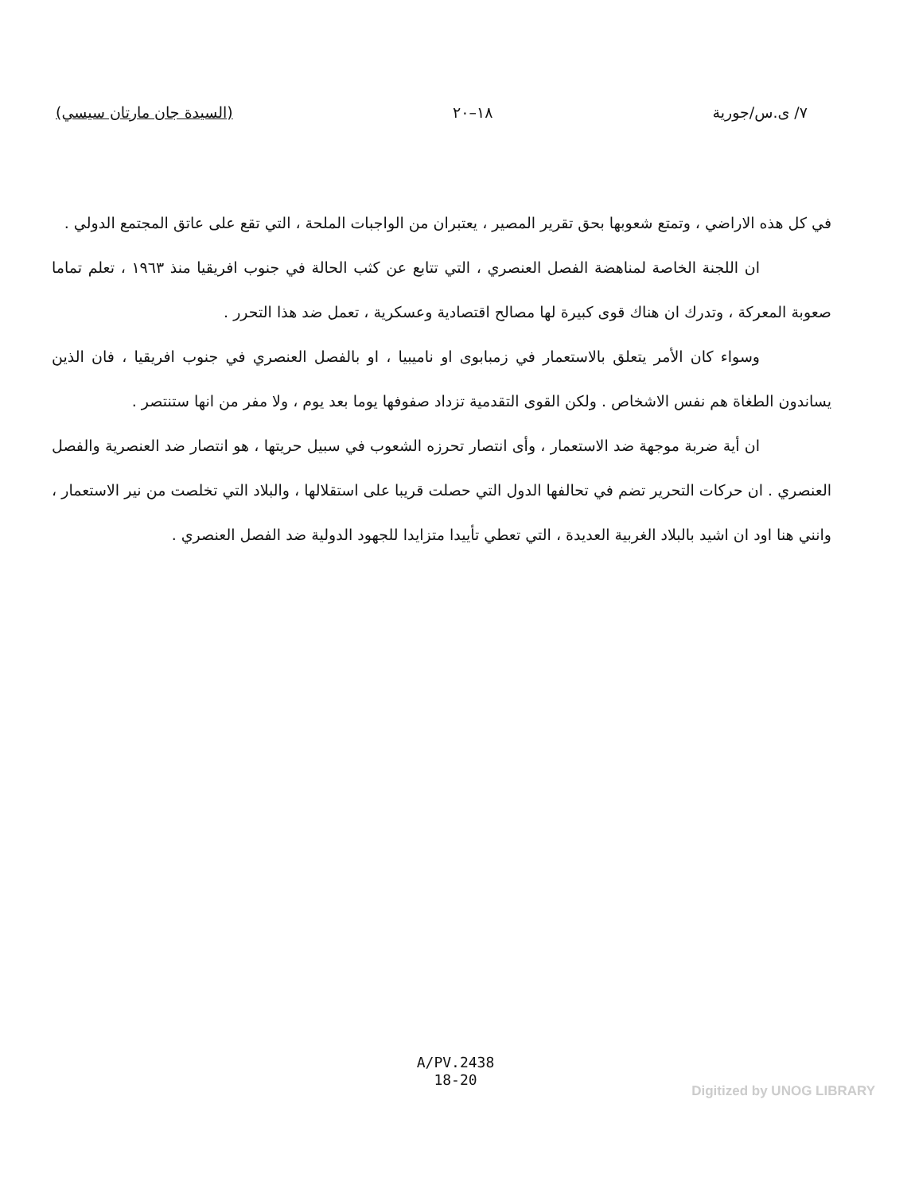٧/ ى.س/جورية ١٨–٢٠ (السيدة جان مارتان سيسي)
في كل هذه الاراضي ، وتمتع شعوبها بحق تقرير المصير ، يعتبران من الواجبات الملحة ، التي تقع على عاتق المجتمع الدولي .
ان اللجنة الخاصة لمناهضة الفصل العنصري ، التي تتابع عن كثب الحالة في جنوب افريقيا منذ ١٩٦٣ ، تعلم تماما صعوبة المعركة ، وتدرك ان هناك قوى كبيرة لها مصالح اقتصادية وعسكرية ، تعمل ضد هذا التحرر .
وسواء كان الأمر يتعلق بالاستعمار في زمبابوى او ناميبيا ، او بالفصل العنصري في جنوب افريقيا ، فان الذين يساندون الطغاة هم نفس الاشخاص . ولكن القوى التقدمية تزداد صفوفها يوما بعد يوم ، ولا مفر من انها ستنتصر .
ان أية ضربة موجهة ضد الاستعمار ، وأى انتصار تحرزه الشعوب في سبيل حريتها ، هو انتصار ضد العنصرية والفصل العنصري . ان حركات التحرير تضم في تحالفها الدول التي حصلت قريبا على استقلالها ، والبلاد التي تخلصت من نير الاستعمار ، وانني هنا اود ان اشيد بالبلاد الغربية العديدة ، التي تعطي تأييدا متزايدا للجهود الدولية ضد الفصل العنصري .
A/PV.2438
18-20
Digitized by UNOG LIBRARY